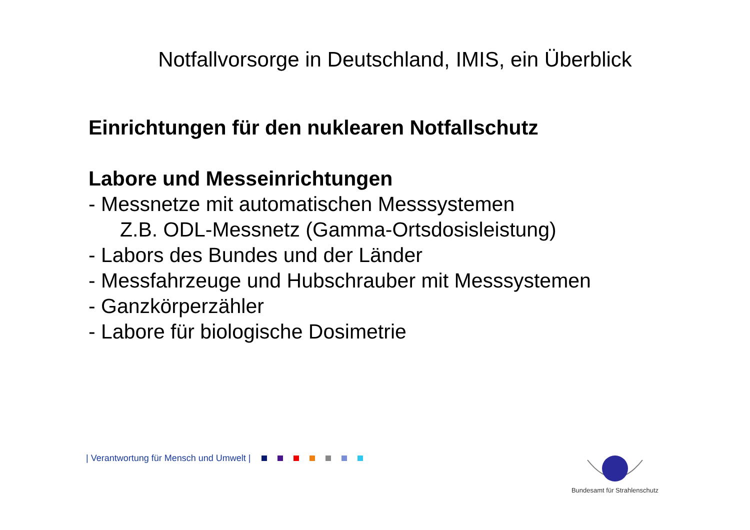Notfallvorsorge in Deutschland, IMIS, ein Überblick
Einrichtungen für den nuklearen Notfallschutz
Labore und Messeinrichtungen
- Messnetze mit automatischen Messsystemen
Z.B. ODL-Messnetz (Gamma-Ortsdosisleistung)
- Labors des Bundes und der Länder
- Messfahrzeuge und Hubschrauber mit Messsystemen
- Ganzkörperzähler
- Labore für biologische Dosimetrie
| Verantwortung für Mensch und Umwelt |
Bundesamt für Strahlenschutz